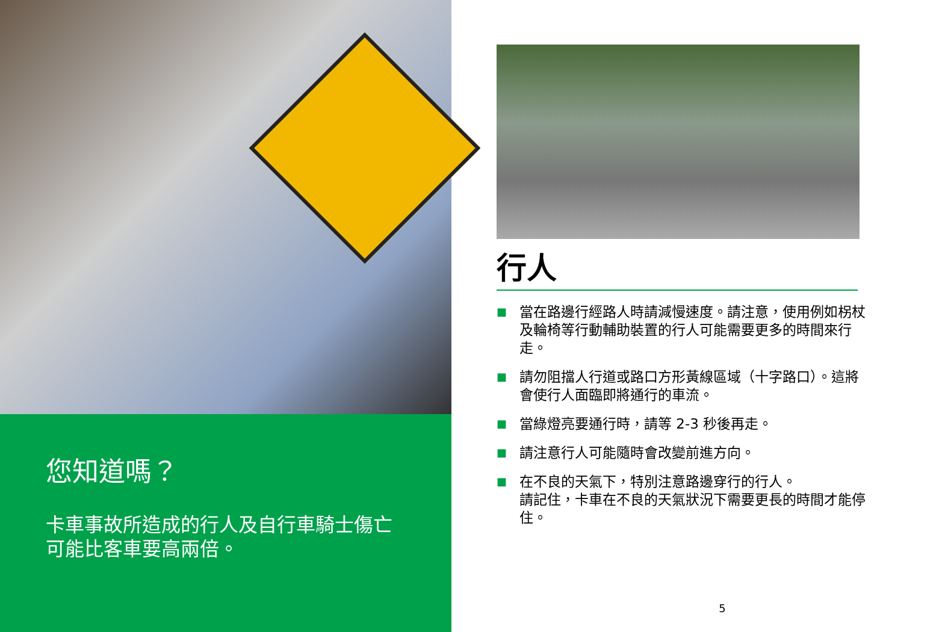您知道嗎？
卡車事故所造成的行人及自行車騎士傷亡可能比客車要高兩倍。
行人
■ 當在路邊行經路人時請減慢速度。請注意，使用例如柺杖及輪椅等行動輔助裝置的行人可能需要更多的時間來行走。
■ 請勿阻擋人行道或路口方形黃線區域（十字路口）。這將會使行人面臨即將通行的車流。
■ 當綠燈亮要通行時，請等 2-3 秒後再走。
■ 請注意行人可能隨時會改變前進方向。
■ 在不良的天氣下，特別注意路邊穿行的行人。
請記住，卡車在不良的天氣狀況下需要更長的時間才能停住。
5